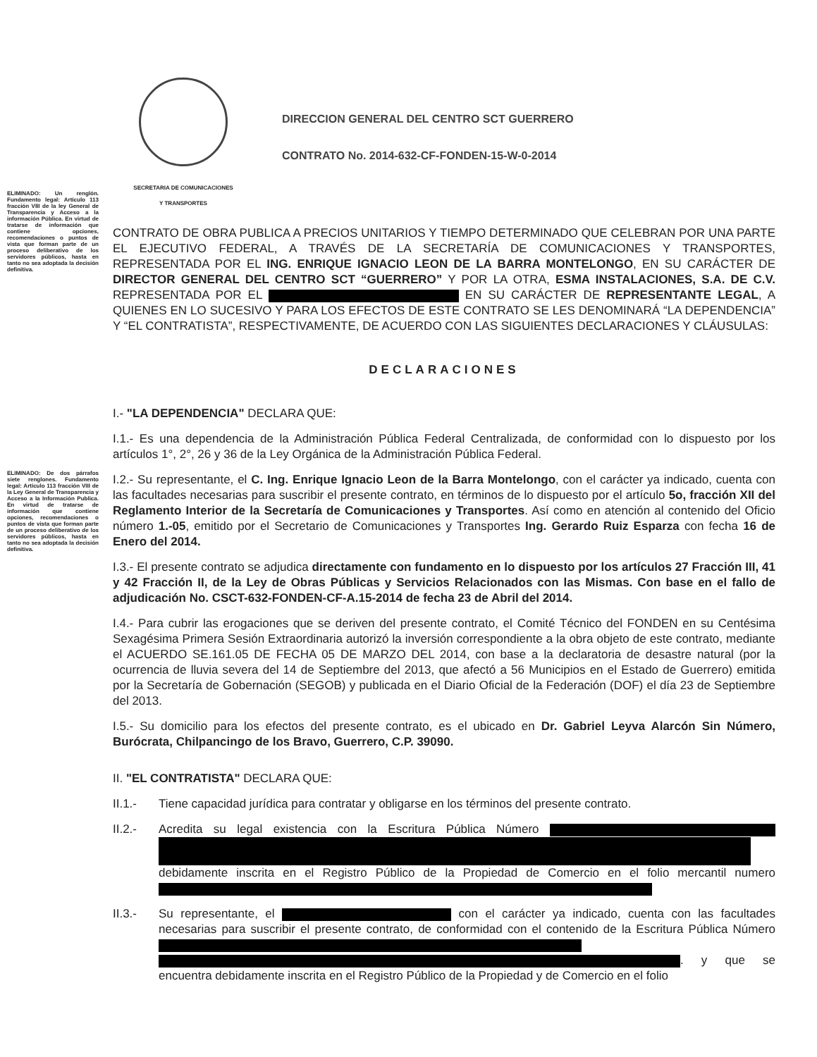ELIMINADO: Un renglón. Fundamento legal: Artículo 113 fracción VIII de la ley General de Transparencia y Acceso a la información Pública. En virtud de tratarse de información que contiene opciones, recomendaciones o puntos de vista que forman parte de un proceso deliberativo de los servidores públicos, hasta en tanto no sea adoptada la decisión definitiva.
ELIMINADO: De dos párrafos siete renglones. Fundamento legal: Artículo 113 fracción VIII de la Ley General de Transparencia y Acceso a la Información Publica. En virtud de tratarse de información que contiene opciones, recomendaciones o puntos de vista que forman parte de un proceso deliberativo de los servidores públicos, hasta en tanto no sea adoptada la decisión definitiva.
SECRETARIA DE COMUNICACIONES
Y TRANSPORTES
DIRECCION GENERAL DEL CENTRO SCT GUERRERO
CONTRATO No. 2014-632-CF-FONDEN-15-W-0-2014
CONTRATO DE OBRA PUBLICA A PRECIOS UNITARIOS Y TIEMPO DETERMINADO QUE CELEBRAN POR UNA PARTE EL EJECUTIVO FEDERAL, A TRAVÉS DE LA SECRETARÍA DE COMUNICACIONES Y TRANSPORTES, REPRESENTADA POR EL ING. ENRIQUE IGNACIO LEON DE LA BARRA MONTELONGO, EN SU CARÁCTER DE DIRECTOR GENERAL DEL CENTRO SCT “GUERRERO” Y POR LA OTRA, ESMA INSTALACIONES, S.A. DE C.V. REPRESENTADA POR EL EN SU CARÁCTER DE REPRESENTANTE LEGAL, A QUIENES EN LO SUCESIVO Y PARA LOS EFECTOS DE ESTE CONTRATO SE LES DENOMINARÁ “LA DEPENDENCIA” Y “EL CONTRATISTA”, RESPECTIVAMENTE, DE ACUERDO CON LAS SIGUIENTES DECLARACIONES Y CLÁUSULAS:
DECLARACIONES
I.- "LA DEPENDENCIA" DECLARA QUE:
I.1.- Es una dependencia de la Administración Pública Federal Centralizada, de conformidad con lo dispuesto por los artículos 1°, 2°, 26 y 36 de la Ley Orgánica de la Administración Pública Federal.
I.2.- Su representante, el C. Ing. Enrique Ignacio Leon de la Barra Montelongo, con el carácter ya indicado, cuenta con las facultades necesarias para suscribir el presente contrato, en términos de lo dispuesto por el artículo 5o, fracción XII del Reglamento Interior de la Secretaría de Comunicaciones y Transportes. Así como en atención al contenido del Oficio número 1.-05, emitido por el Secretario de Comunicaciones y Transportes Ing. Gerardo Ruiz Esparza con fecha 16 de Enero del 2014.
I.3.- El presente contrato se adjudica directamente con fundamento en lo dispuesto por los artículos 27 Fracción III, 41 y 42 Fracción II, de la Ley de Obras Públicas y Servicios Relacionados con las Mismas. Con base en el fallo de adjudicación No. CSCT-632-FONDEN-CF-A.15-2014 de fecha 23 de Abril del 2014.
I.4.- Para cubrir las erogaciones que se deriven del presente contrato, el Comité Técnico del FONDEN en su Centésima Sexagésima Primera Sesión Extraordinaria autorizó la inversión correspondiente a la obra objeto de este contrato, mediante el ACUERDO SE.161.05 DE FECHA 05 DE MARZO DEL 2014, con base a la declaratoria de desastre natural (por la ocurrencia de lluvia severa del 14 de Septiembre del 2013, que afectó a 56 Municipios en el Estado de Guerrero) emitida por la Secretaría de Gobernación (SEGOB) y publicada en el Diario Oficial de la Federación (DOF) el día 23 de Septiembre del 2013.
I.5.- Su domicilio para los efectos del presente contrato, es el ubicado en Dr. Gabriel Leyva Alarcón Sin Número, Burócrata, Chilpancingo de los Bravo, Guerrero, C.P. 39090.
II. "EL CONTRATISTA" DECLARA QUE:
II.1.- Tiene capacidad jurídica para contratar y obligarse en los términos del presente contrato.
II.2.- Acredita su legal existencia con la Escritura Pública Número debidamente inscrita en el Registro Público de la Propiedad de Comercio en el folio mercantil numero
II.3.- Su representante, el con el carácter ya indicado, cuenta con las facultades necesarias para suscribir el presente contrato, de conformidad con el contenido de la Escritura Pública Número . y que se encuentra debidamente inscrita en el Registro Público de la Propiedad y de Comercio en el folio